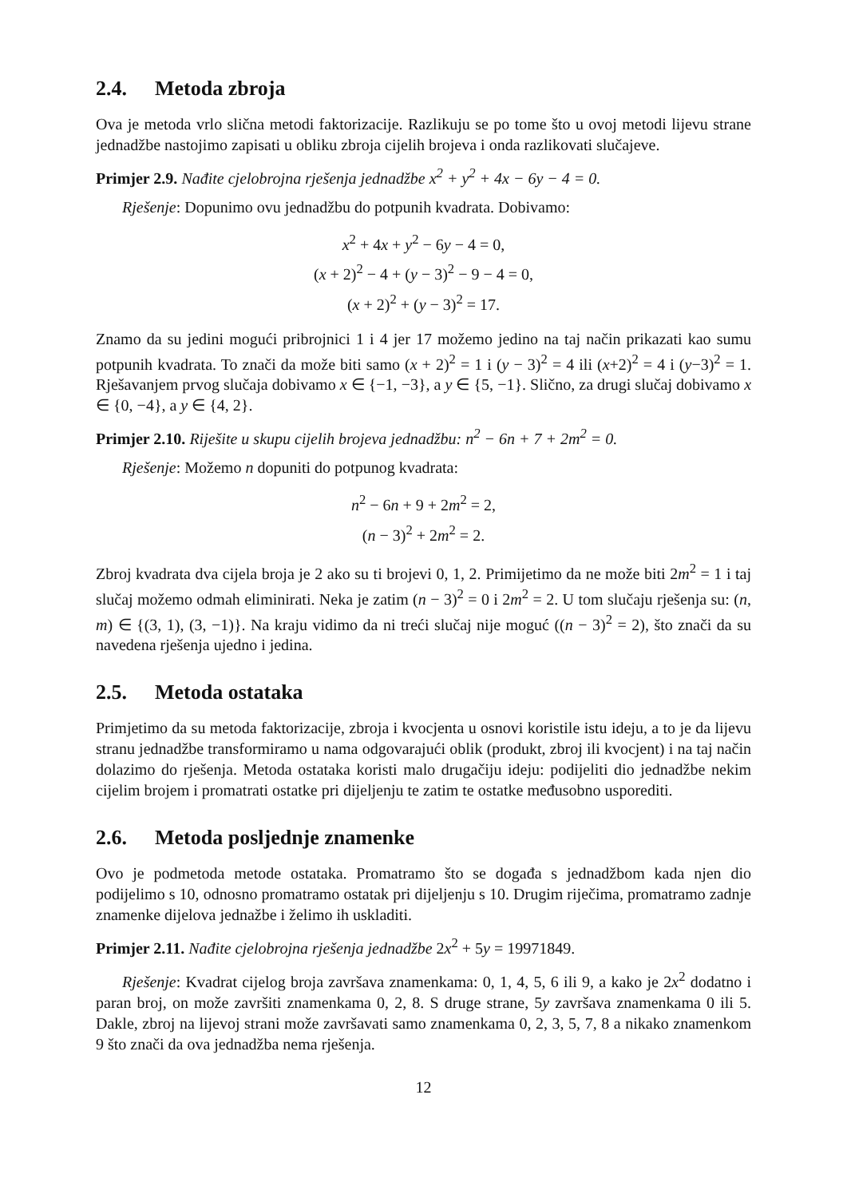2.4. Metoda zbroja
Ova je metoda vrlo slična metodi faktorizacije. Razlikuju se po tome što u ovoj metodi lijevu strane jednadžbe nastojimo zapisati u obliku zbroja cijelih brojeva i onda razlikovati slučajeve.
Primjer 2.9. Nađite cjelobrojna rješenja jednadžbe x<sup>2</sup> + y<sup>2</sup> + 4x − 6y − 4 = 0.
Rješenje: Dopunimo ovu jednadžbu do potpunih kvadrata. Dobivamo:
x<sup>2</sup> + 4x + y<sup>2</sup> − 6y − 4 = 0,
(x + 2)<sup>2</sup> − 4 + (y − 3)<sup>2</sup> − 9 − 4 = 0,
(x + 2)<sup>2</sup> + (y − 3)<sup>2</sup> = 17.
Znamo da su jedini mogući pribrojnici 1 i 4 jer 17 možemo jedino na taj način prikazati kao sumu potpunih kvadrata. To znači da može biti samo (x + 2)<sup>2</sup> = 1 i (y − 3)<sup>2</sup> = 4 ili (x+2)<sup>2</sup> = 4 i (y−3)<sup>2</sup> = 1. Rješavanjem prvog slučaja dobivamo x ∈ {−1, −3}, a y ∈ {5, −1}. Slično, za drugi slučaj dobivamo x ∈ {0, −4}, a y ∈ {4, 2}.
Primjer 2.10. Riješite u skupu cijelih brojeva jednadžbu: n<sup>2</sup> − 6n + 7 + 2m<sup>2</sup> = 0.
Rješenje: Možemo n dopuniti do potpunog kvadrata:
n<sup>2</sup> − 6n + 9 + 2m<sup>2</sup> = 2,
(n − 3)<sup>2</sup> + 2m<sup>2</sup> = 2.
Zbroj kvadrata dva cijela broja je 2 ako su ti brojevi 0, 1, 2. Primijetimo da ne može biti 2m<sup>2</sup> = 1 i taj slučaj možemo odmah eliminirati. Neka je zatim (n − 3)<sup>2</sup> = 0 i 2m<sup>2</sup> = 2. U tom slučaju rješenja su: (n, m) ∈ {(3, 1), (3, −1)}. Na kraju vidimo da ni treći slučaj nije moguć ((n − 3)<sup>2</sup> = 2), što znači da su navedena rješenja ujedno i jedina.
2.5. Metoda ostataka
Primjetimo da su metoda faktorizacije, zbroja i kvocjenta u osnovi koristile istu ideju, a to je da lijevu stranu jednadžbe transformiramo u nama odgovarajući oblik (produkt, zbroj ili kvocjent) i na taj način dolazimo do rješenja. Metoda ostataka koristi malo drugačiju ideju: podijeliti dio jednadžbe nekim cijelim brojem i promatrati ostatke pri dijeljenju te zatim te ostatke međusobno usporediti.
2.6. Metoda posljednje znamenke
Ovo je podmetoda metode ostataka. Promatramo što se događa s jednadžbom kada njen dio podijelimo s 10, odnosno promatramo ostatak pri dijeljenju s 10. Drugim riječima, promatramo zadnje znamenke dijelova jednažbe i želimo ih uskladiti.
Primjer 2.11. Nađite cjelobrojna rješenja jednadžbe 2x<sup>2</sup> + 5y = 19971849.
Rješenje: Kvadrat cijelog broja završava znamenkama: 0, 1, 4, 5, 6 ili 9, a kako je 2x<sup>2</sup> dodatno i paran broj, on može završiti znamenkama 0, 2, 8. S druge strane, 5y završava znamenkama 0 ili 5. Dakle, zbroj na lijevoj strani može završavati samo znamenkama 0, 2, 3, 5, 7, 8 a nikako znamenkom 9 što znači da ova jednadžba nema rješenja.
12